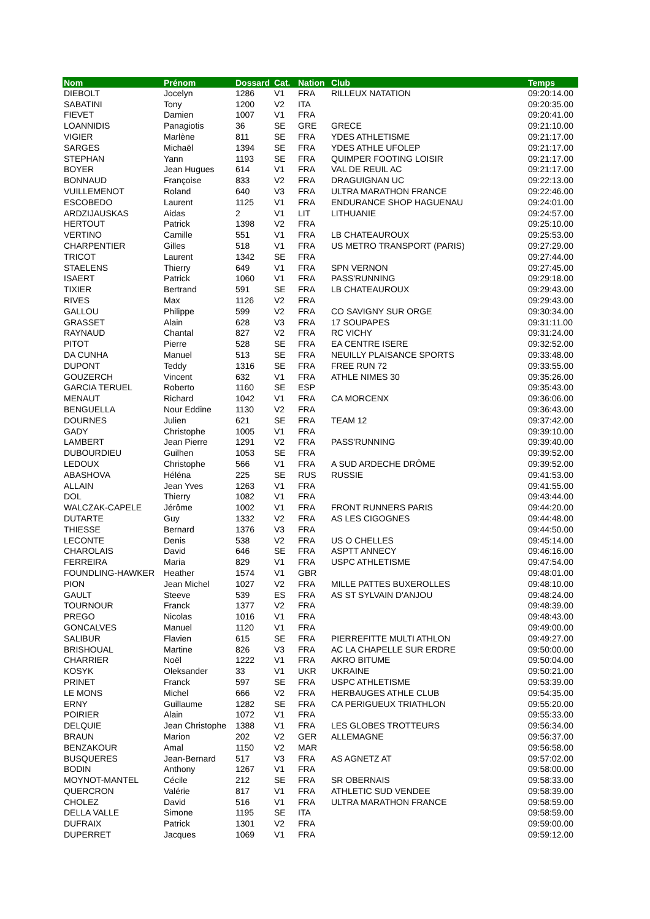| Nom | Prénom | Dossard | Cat. | Nation | Club | Temps |
| --- | --- | --- | --- | --- | --- | --- |
| DIEBOLT | Jocelyn | 1286 | V1 | FRA | RILLEUX NATATION | 09:20:14.00 |
| SABATINI | Tony | 1200 | V2 | ITA | | 09:20:35.00 |
| FIEVET | Damien | 1007 | V1 | FRA | | 09:20:41.00 |
| LOANNIDIS | Panagiotis | 36 | SE | GRE | GRECE | 09:21:10.00 |
| VIGIER | Marlène | 811 | SE | FRA | YDES ATHLETISME | 09:21:17.00 |
| SARGES | Michaël | 1394 | SE | FRA | YDES ATHLE UFOLEP | 09:21:17.00 |
| STEPHAN | Yann | 1193 | SE | FRA | QUIMPER FOOTING LOISIR | 09:21:17.00 |
| BOYER | Jean Hugues | 614 | V1 | FRA | VAL DE REUIL AC | 09:21:17.00 |
| BONNAUD | Françoise | 833 | V2 | FRA | DRAGUIGNAN UC | 09:22:13.00 |
| VUILLEMENOT | Roland | 640 | V3 | FRA | ULTRA MARATHON FRANCE | 09:22:46.00 |
| ESCOBEDO | Laurent | 1125 | V1 | FRA | ENDURANCE SHOP HAGUENAU | 09:24:01.00 |
| ARDZIJAUSKAS | Aidas | 2 | V1 | LIT | LITHUANIE | 09:24:57.00 |
| HERTOUT | Patrick | 1398 | V2 | FRA | | 09:25:10.00 |
| VERTINO | Camille | 551 | V1 | FRA | LB CHATEAUROUX | 09:25:53.00 |
| CHARPENTIER | Gilles | 518 | V1 | FRA | US METRO TRANSPORT (PARIS) | 09:27:29.00 |
| TRICOT | Laurent | 1342 | SE | FRA | | 09:27:44.00 |
| STAELENS | Thierry | 649 | V1 | FRA | SPN VERNON | 09:27:45.00 |
| ISAERT | Patrick | 1060 | V1 | FRA | PASS'RUNNING | 09:29:18.00 |
| TIXIER | Bertrand | 591 | SE | FRA | LB CHATEAUROUX | 09:29:43.00 |
| RIVES | Max | 1126 | V2 | FRA | | 09:29:43.00 |
| GALLOU | Philippe | 599 | V2 | FRA | CO SAVIGNY SUR ORGE | 09:30:34.00 |
| GRASSET | Alain | 628 | V3 | FRA | 17 SOUPAPES | 09:31:11.00 |
| RAYNAUD | Chantal | 827 | V2 | FRA | RC VICHY | 09:31:24.00 |
| PITOT | Pierre | 528 | SE | FRA | EA CENTRE ISERE | 09:32:52.00 |
| DA CUNHA | Manuel | 513 | SE | FRA | NEUILLY PLAISANCE SPORTS | 09:33:48.00 |
| DUPONT | Teddy | 1316 | SE | FRA | FREE RUN 72 | 09:33:55.00 |
| GOUZERCH | Vincent | 632 | V1 | FRA | ATHLE NIMES 30 | 09:35:26.00 |
| GARCIA TERUEL | Roberto | 1160 | SE | ESP | | 09:35:43.00 |
| MENAUT | Richard | 1042 | V1 | FRA | CA MORCENX | 09:36:06.00 |
| BENGUELLA | Nour Eddine | 1130 | V2 | FRA | | 09:36:43.00 |
| DOURNES | Julien | 621 | SE | FRA | TEAM 12 | 09:37:42.00 |
| GADY | Christophe | 1005 | V1 | FRA | | 09:39:10.00 |
| LAMBERT | Jean Pierre | 1291 | V2 | FRA | PASS'RUNNING | 09:39:40.00 |
| DUBOURDIEU | Guilhen | 1053 | SE | FRA | | 09:39:52.00 |
| LEDOUX | Christophe | 566 | V1 | FRA | A SUD ARDECHE DRÔME | 09:39:52.00 |
| ABASHOVA | Héléna | 225 | SE | RUS | RUSSIE | 09:41:53.00 |
| ALLAIN | Jean Yves | 1263 | V1 | FRA | | 09:41:55.00 |
| DOL | Thierry | 1082 | V1 | FRA | | 09:43:44.00 |
| WALCZAK-CAPELE | Jérôme | 1002 | V1 | FRA | FRONT RUNNERS PARIS | 09:44:20.00 |
| DUTARTE | Guy | 1332 | V2 | FRA | AS LES CIGOGNES | 09:44:48.00 |
| THIESSE | Bernard | 1376 | V3 | FRA | | 09:44:50.00 |
| LECONTE | Denis | 538 | V2 | FRA | US O CHELLES | 09:45:14.00 |
| CHAROLAIS | David | 646 | SE | FRA | ASPTT ANNECY | 09:46:16.00 |
| FERREIRA | Maria | 829 | V1 | FRA | USPC ATHLETISME | 09:47:54.00 |
| FOUNDLING-HAWKER | Heather | 1574 | V1 | GBR | | 09:48:01.00 |
| PION | Jean Michel | 1027 | V2 | FRA | MILLE PATTES BUXEROLLES | 09:48:10.00 |
| GAULT | Steeve | 539 | ES | FRA | AS ST SYLVAIN D'ANJOU | 09:48:24.00 |
| TOURNOUR | Franck | 1377 | V2 | FRA | | 09:48:39.00 |
| PREGO | Nicolas | 1016 | V1 | FRA | | 09:48:43.00 |
| GONCALVES | Manuel | 1120 | V1 | FRA | | 09:49:00.00 |
| SALIBUR | Flavien | 615 | SE | FRA | PIERREFITTE MULTI ATHLON | 09:49:27.00 |
| BRISHOUAL | Martine | 826 | V3 | FRA | AC LA CHAPELLE SUR ERDRE | 09:50:00.00 |
| CHARRIER | Noël | 1222 | V1 | FRA | AKRO BITUME | 09:50:04.00 |
| KOSYK | Oleksander | 33 | V1 | UKR | UKRAINE | 09:50:21.00 |
| PRINET | Franck | 597 | SE | FRA | USPC ATHLETISME | 09:53:39.00 |
| LE MONS | Michel | 666 | V2 | FRA | HERBAUGES ATHLE CLUB | 09:54:35.00 |
| ERNY | Guillaume | 1282 | SE | FRA | CA PERIGUEUX TRIATHLON | 09:55:20.00 |
| POIRIER | Alain | 1072 | V1 | FRA | | 09:55:33.00 |
| DELQUIE | Jean Christophe | 1388 | V1 | FRA | LES GLOBES TROTTEURS | 09:56:34.00 |
| BRAUN | Marion | 202 | V2 | GER | ALLEMAGNE | 09:56:37.00 |
| BENZAKOUR | Amal | 1150 | V2 | MAR | | 09:56:58.00 |
| BUSQUERES | Jean-Bernard | 517 | V3 | FRA | AS AGNETZ AT | 09:57:02.00 |
| BODIN | Anthony | 1267 | V1 | FRA | | 09:58:00.00 |
| MOYNOT-MANTEL | Cécile | 212 | SE | FRA | SR OBERNAIS | 09:58:33.00 |
| QUERCRON | Valérie | 817 | V1 | FRA | ATHLETIC SUD VENDEE | 09:58:39.00 |
| CHOLEZ | David | 516 | V1 | FRA | ULTRA MARATHON FRANCE | 09:58:59.00 |
| DELLA VALLE | Simone | 1195 | SE | ITA | | 09:58:59.00 |
| DUFRAIX | Patrick | 1301 | V2 | FRA | | 09:59:00.00 |
| DUPERRET | Jacques | 1069 | V1 | FRA | | 09:59:12.00 |